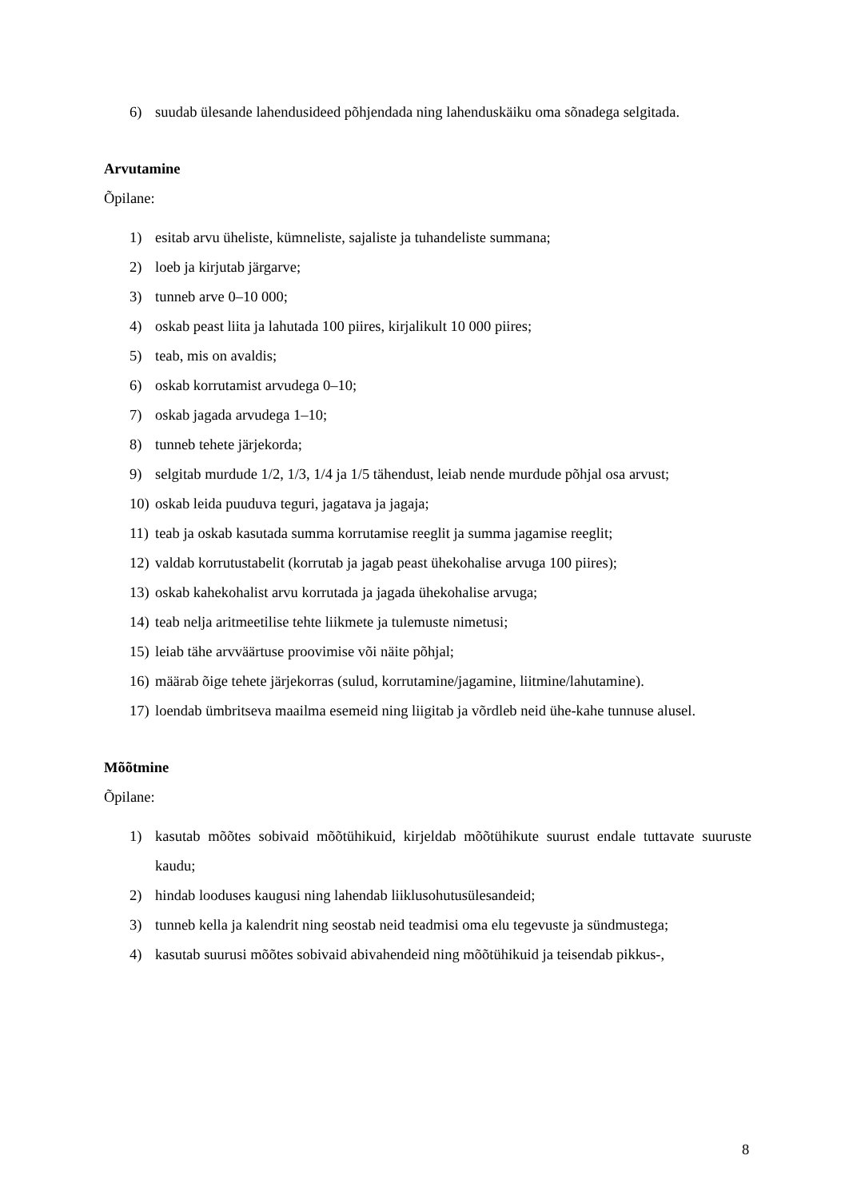6) suudab ülesande lahendusideed põhjendada ning lahenduskäiku oma sõnadega selgitada.
Arvutamine
Õpilane:
1) esitab arvu üheliste, kümneliste, sajaliste ja tuhandeliste summana;
2) loeb ja kirjutab järgarve;
3) tunneb arve 0–10 000;
4) oskab peast liita ja lahutada 100 piires, kirjalikult 10 000 piires;
5) teab, mis on avaldis;
6) oskab korrutamist arvudega 0–10;
7) oskab jagada arvudega 1–10;
8) tunneb tehete järjekorda;
9) selgitab murdude 1/2, 1/3, 1/4 ja 1/5 tähendust, leiab nende murdude põhjal osa arvust;
10) oskab leida puuduva teguri, jagatava ja jagaja;
11) teab ja oskab kasutada summa korrutamise reeglit ja summa jagamise reeglit;
12) valdab korrutustabelit (korrutab ja jagab peast ühekohalise arvuga 100 piires);
13) oskab kahekohalist arvu korrutada ja jagada ühekohalise arvuga;
14) teab nelja aritmeetilise tehte liikmete ja tulemuste nimetusi;
15) leiab tähe arvväärtuse proovimise või näite põhjal;
16) määrab õige tehete järjekorras (sulud, korrutamine/jagamine, liitmine/lahutamine).
17) loendab ümbritseva maailma esemeid ning liigitab ja võrdleb neid ühe-kahe tunnuse alusel.
Mõõtmine
Õpilane:
1) kasutab mõõtes sobivaid mõõtühikuid, kirjeldab mõõtühikute suurust endale tuttavate suuruste kaudu;
2) hindab looduses kaugusi ning lahendab liiklusohutusülesandeid;
3) tunneb kella ja kalendrit ning seostab neid teadmisi oma elu tegevuste ja sündmustega;
4) kasutab suurusi mõõtes sobivaid abivahendeid ning mõõtühikuid ja teisendab pikkus-,
8